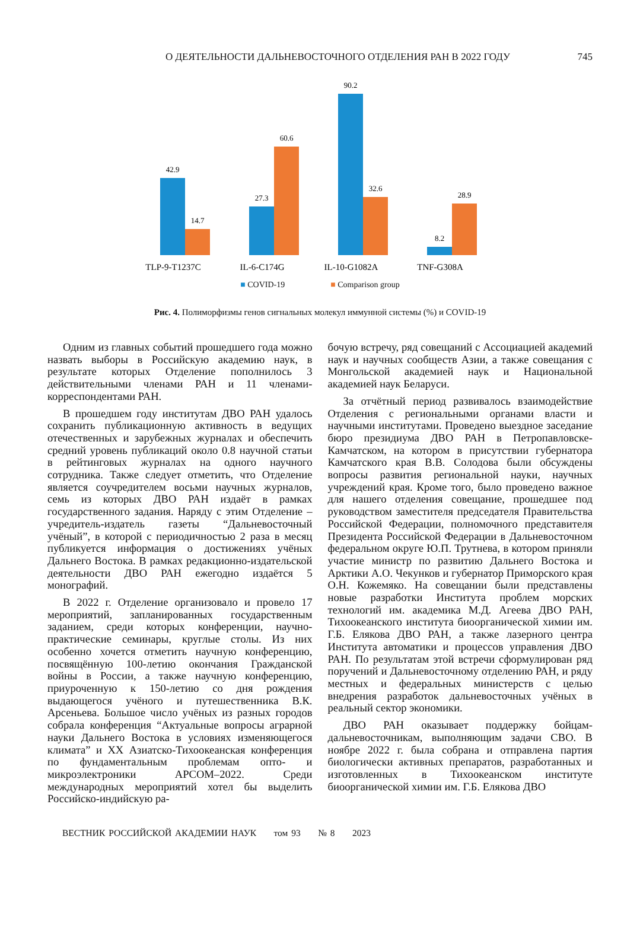О ДЕЯТЕЛЬНОСТИ ДАЛЬНЕВОСТОЧНОГО ОТДЕЛЕНИЯ РАН В 2022 ГОДУ
745
42.9
14.7
27.3
60.6
90.2
32.6
8.2
28.9
TLP-9-T1237C
IL-6-C174G
IL-10-G1082A
TNF-G308A
■ COVID-19 ■ Comparison group
Рис. 4. Полиморфизмы генов сигнальных молекул иммунной системы (%) и COVID-19
Одним из главных событий прошедшего года можно назвать выборы в Российскую академию наук, в результате которых Отделение пополнилось 3 действительными членами РАН и 11 членами-корреспондентами РАН.
В прошедшем году институтам ДВО РАН удалось сохранить публикационную активность в ведущих отечественных и зарубежных журналах и обеспечить средний уровень публикаций около 0.8 научной статьи в рейтинговых журналах на одного научного сотрудника. Также следует отметить, что Отделение является соучредителем восьми научных журналов, семь из которых ДВО РАН издаёт в рамках государственного задания. Наряду с этим Отделение – учредитель-издатель газеты “Дальневосточный учёный”, в которой с периодичностью 2 раза в месяц публикуется информация о достижениях учёных Дальнего Востока. В рамках редакционно-издательской деятельности ДВО РАН ежегодно издаётся 5 монографий.
В 2022 г. Отделение организовало и провело 17 мероприятий, запланированных государственным заданием, среди которых конференции, научно-практические семинары, круглые столы. Из них особенно хочется отметить научную конференцию, посвящённую 100-летию окончания Гражданской войны в России, а также научную конференцию, приуроченную к 150-летию со дня рождения выдающегося учёного и путешественника В.К. Арсеньева. Большое число учёных из разных городов собрала конференция “Актуальные вопросы аграрной науки Дальнего Востока в условиях изменяющегося климата” и XX Азиатско-Тихоокеанская конференция по фундаментальным проблемам опто- и микроэлектроники APCOM–2022. Среди международных мероприятий хотел бы выделить Российско-индийскую ра-
бочую встречу, ряд совещаний с Ассоциацией академий наук и научных сообществ Азии, а также совещания с Монгольской академией наук и Национальной академией наук Беларуси.
За отчётный период развивалось взаимодействие Отделения с региональными органами власти и научными институтами. Проведено выездное заседание бюро президиума ДВО РАН в Петропавловске-Камчатском, на котором в присутствии губернатора Камчатского края В.В. Солодова были обсуждены вопросы развития региональной науки, научных учреждений края. Кроме того, было проведено важное для нашего отделения совещание, прошедшее под руководством заместителя председателя Правительства Российской Федерации, полномочного представителя Президента Российской Федерации в Дальневосточном федеральном округе Ю.П. Трутнева, в котором приняли участие министр по развитию Дальнего Востока и Арктики А.О. Чекунков и губернатор Приморского края О.Н. Кожемяко. На совещании были представлены новые разработки Института проблем морских технологий им. академика М.Д. Агеева ДВО РАН, Тихоокеанского института биоорганической химии им. Г.Б. Елякова ДВО РАН, а также лазерного центра Института автоматики и процессов управления ДВО РАН. По результатам этой встречи сформулирован ряд поручений и Дальневосточному отделению РАН, и ряду местных и федеральных министерств с целью внедрения разработок дальневосточных учёных в реальный сектор экономики.
ДВО РАН оказывает поддержку бойцам-дальневосточникам, выполняющим задачи СВО. В ноябре 2022 г. была собрана и отправлена партия биологически активных препаратов, разработанных и изготовленных в Тихоокеанском институте биоорганической химии им. Г.Б. Елякова ДВО
ВЕСТНИК РОССИЙСКОЙ АКАДЕМИИ НАУК том 93 № 8 2023